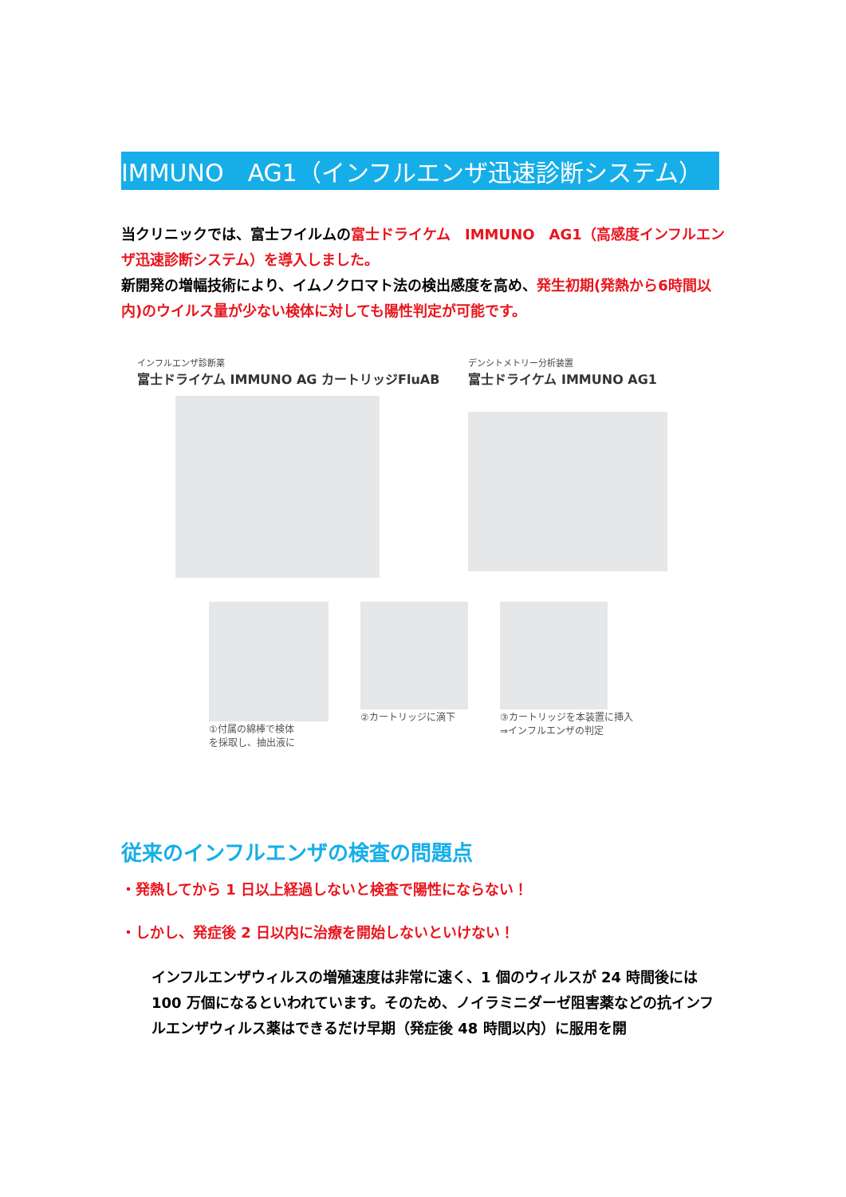IMMUNO　AG1（インフルエンザ迅速診断システム）
当クリニックでは、富士フイルムの富士ドライケム　IMMUNO　AG1（高感度インフルエンザ迅速診断システム）を導入しました。
新開発の増幅技術により、イムノクロマト法の検出感度を高め、発生初期(発熱から6時間以内)のウイルス量が少ない検体に対しても陽性判定が可能です。
インフルエンザ診断薬
富士ドライケム IMMUNO AG カートリッジFluAB
デンシトメトリー分析装置
富士ドライケム IMMUNO AG1
①付属の綿棒で検体
を採取し、抽出液に
②カートリッジに滴下 ③カートリッジを本装置に挿入
⇒インフルエンザの判定
従来のインフルエンザの検査の問題点
・発熱してから 1 日以上経過しないと検査で陽性にならない！
・しかし、発症後 2 日以内に治療を開始しないといけない！
インフルエンザウィルスの増殖速度は非常に速く、1 個のウィルスが 24 時間後には 100 万個になるといわれています。そのため、ノイラミニダーゼ阻害薬などの抗インフルエンザウィルス薬はできるだけ早期（発症後 48 時間以内）に服用を開